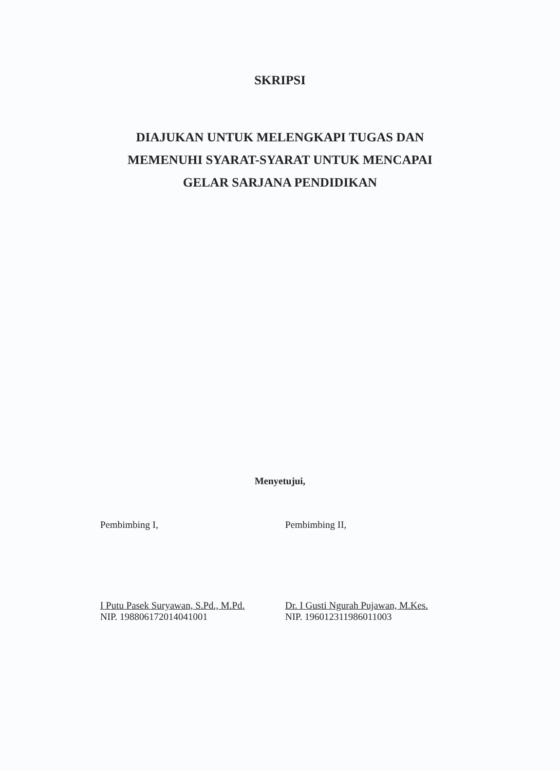SKRIPSI
DIAJUKAN UNTUK MELENGKAPI TUGAS DAN
MEMENUHI SYARAT-SYARAT UNTUK MENCAPAI
GELAR SARJANA PENDIDIKAN
Menyetujui,
Pembimbing I,
I Putu Pasek Suryawan, S.Pd., M.Pd.
NIP. 198806172014041001
Pembimbing II,
Dr. I Gusti Ngurah Pujawan, M.Kes.
NIP. 196012311986011003